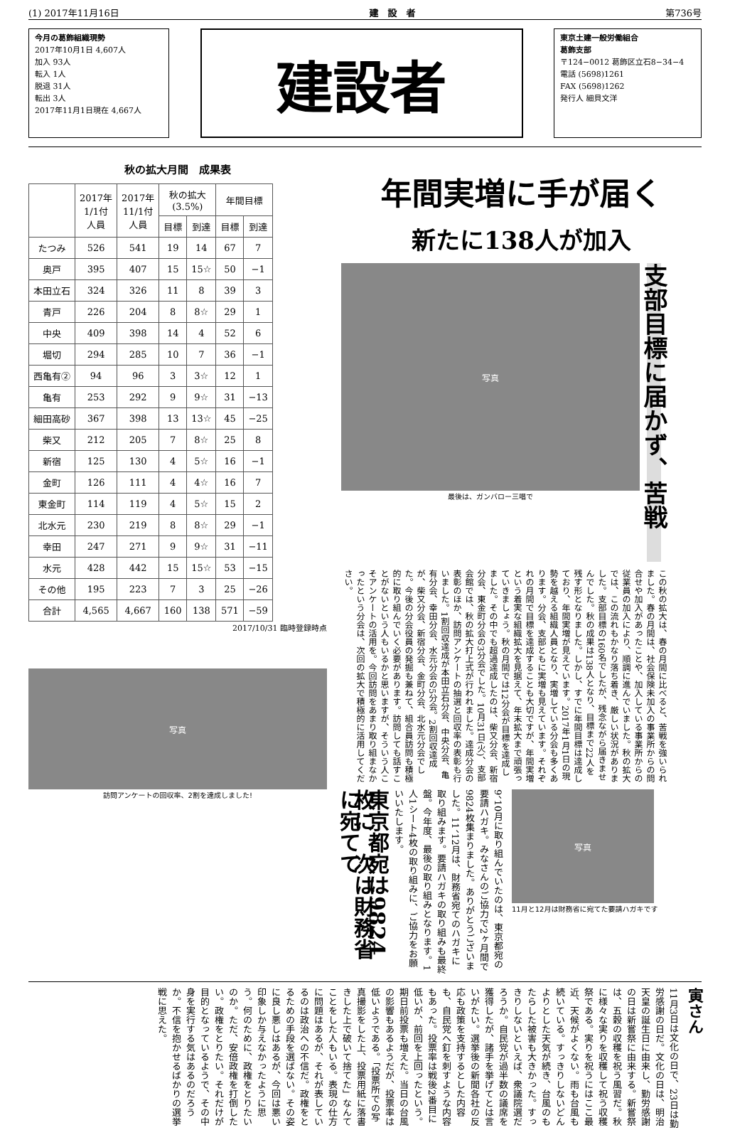(1) 2017年11月16日 建　設　者 第736号
今月の葛飾組織現勢
2017年10月1日 4,607人
加入 93人
転入 1人
脱退 31人
転出 3人
2017年11月1日現在 4,667人
建設者
東京土建一般労働組合
葛飾支部
〒124−0012 葛飾区立石8−34−4
電話 (5698)1261
FAX (5698)1262
発行人 細貝文洋
秋の拡大月間　成果表
| | 2017年 1/1付 人員 | 2017年 11/1付 人員 | 秋の拡大 (3.5%) | | 年間目標 | |
| --- | --- | --- | --- | --- | --- | --- |
| | | | 目標 | 到達 | 目標 | 到達 |
| たつみ | 526 | 541 | 19 | 14 | 67 | 7 |
| 奥戸 | 395 | 407 | 15 | 15☆ | 50 | −1 |
| 本田立石 | 324 | 326 | 11 | 8 | 39 | 3 |
| 青戸 | 226 | 204 | 8 | 8☆ | 29 | 1 |
| 中央 | 409 | 398 | 14 | 4 | 52 | 6 |
| 堀切 | 294 | 285 | 10 | 7 | 36 | −1 |
| 西亀有② | 94 | 96 | 3 | 3☆ | 12 | 1 |
| 亀有 | 253 | 292 | 9 | 9☆ | 31 | −13 |
| 細田高砂 | 367 | 398 | 13 | 13☆ | 45 | −25 |
| 柴又 | 212 | 205 | 7 | 8☆ | 25 | 8 |
| 新宿 | 125 | 130 | 4 | 5☆ | 16 | −1 |
| 金町 | 126 | 111 | 4 | 4☆ | 16 | 7 |
| 東金町 | 114 | 119 | 4 | 5☆ | 15 | 2 |
| 北水元 | 230 | 219 | 8 | 8☆ | 29 | −1 |
| 幸田 | 247 | 271 | 9 | 9☆ | 31 | −11 |
| 水元 | 428 | 442 | 15 | 15☆ | 53 | −15 |
| その他 | 195 | 223 | 7 | 3 | 25 | −26 |
| 合計 | 4,565 | 4,667 | 160 | 138 | 571 | −59 |
2017/10/31 臨時登録時点
写真
訪問アンケートの回収率、2割を達成しました!
年間実増に手が届く
新たに138人が加入
写真
最後は、ガンバロー三唱で
支部目標に届かず、苦戦
この秋の拡大は、春の月間に比べると、苦戦を強いられました。春の月間は、社会保険未加入の事業所からの問合せや加入があったことや、加入している事業所からの従業員の加入により、順調に進んでいました。秋の拡大では、この流れもかなり落ち着き、厳しい状況がありました。支部目標の160名でしたが、残念ながら届きませんでした。秋の成果は138人となり、目標まで22人を残す形となりました。しかし、すでに年間目標は達成しており、年間実増が見えています。2017年1月1日の現勢を越える組織人員となり、実増している分会も多くあります。分会、支部ともに実増も見えています。それぞれの月間で目標を達成することも大切ですが、年間実増という着実な組織拡大を見据えて、年末拡大まで頑張っていきましょう。秋の月間では12分会が目標を達成しました。その中でも超過達成したのは、柴又分会、新宿分会、東金町分会の3分会でした。10月31日(火)、支部会館では、秋の拡大打上式が行われました。達成分会の表彰のほか、訪問アンケートの抽選と回収率の表彰も行いました。1割回収達成が本田立石分会、中央分会、亀有分会、幸田分会、水元分会の5分会。2割回収達成が、柴又分会、新宿分会、金町分会、北水元分会でした。今後の分会役員の発掘も兼ねて、組合員訪問も積極的に取り組んでいく必要があります。訪問しても話すことがないという人もいるかと思いますが、そういう人こそアンケートの活用を。今回訪問をあまり取り組まなかったという分会は、次回の拡大で積極的に活用してください。
東京都宛は9824枚に　次は財務省に宛てて
9、10月に取り組んでいたのは、東京都宛の要請ハガキ。みなさんのご協力で2ヶ月間で9824枚集まりました。ありがとうございました。11、12月は、財務省宛てのハガキに取り組みます。要請ハガキの取り組みも最終盤。今年度、最後の取り組みとなります。1人1シート4枚の取り組みに、ご協力をお願いいたします。
写真
11月と12月は財務省に宛てた要請ハガキです
寅さん
11月3日は文化の日で、23日は勤労感謝の日だ。文化の日は、明治天皇の誕生日に由来し、勤労感謝の日は新嘗祭に由来する。新嘗祭は、五穀の収穫を祝う風習だ。秋に様々な実りを収穫して祝う収穫祭である。実りを祝うにはここ最近、天候がよくない。雨も台風も続いている。すっきりしないどんよりとした天気が続き、台風のもたらした被害も大きかった。すっきりしないといえば、衆議院選だろうか。自民党が過半数の議席を獲得したが、諸手を挙げてとは言いがたい。選挙後の新聞各社の反応も政策を支持するとした内容も、自民党へ釘を刺すような内容もあった。投票率は戦後2番目に低いが、前回を上回ったという。期日前投票も増えた。当日の台風の影響もあるようだが、投票率は低いようである。「投票所での写真撮影をした上、投票用紙に落書きした上で破いて捨てた」なんてことをした人もいる。表現の仕方に問題はあるが、それが表しているのは政治への不信だ。政権をとるための手段を選ばない。その姿に良し悪しはあるが、今回は悪い印象しか与えなかったように思う。何のために、政権をとりたいのか。ただ、安倍政権を打倒したい。政権をとりたい。それだけが目的となっているようで、その中身を実行する気はあるのだろうか。不信を抱かせるばかりの選挙戦に思えた。